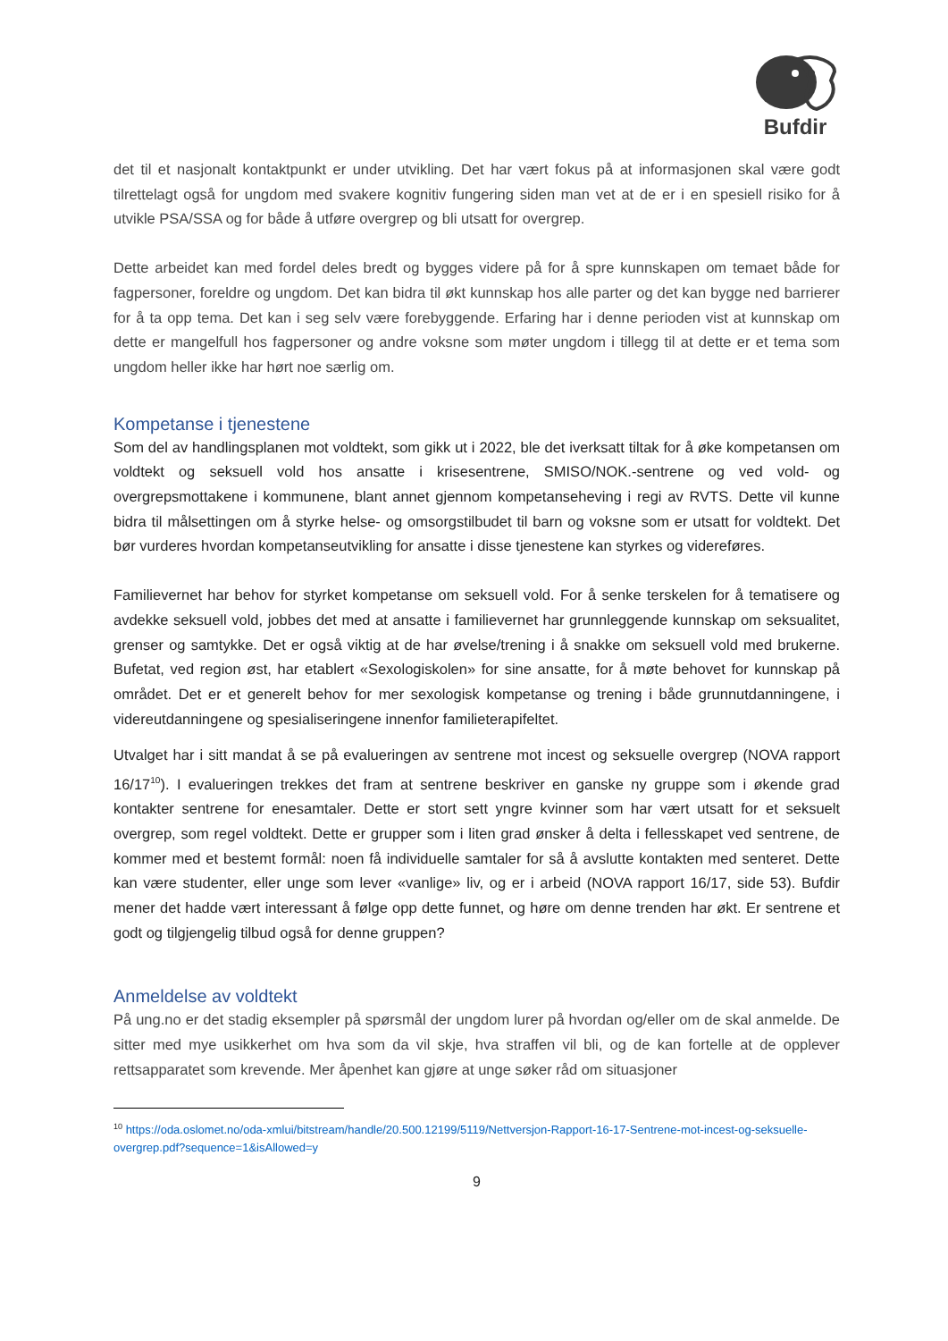Bufdir
det til et nasjonalt kontaktpunkt er under utvikling. Det har vært fokus på at informasjonen skal være godt tilrettelagt også for ungdom med svakere kognitiv fungering siden man vet at de er i en spesiell risiko for å utvikle PSA/SSA og for både å utføre overgrep og bli utsatt for overgrep.
Dette arbeidet kan med fordel deles bredt og bygges videre på for å spre kunnskapen om temaet både for fagpersoner, foreldre og ungdom. Det kan bidra til økt kunnskap hos alle parter og det kan bygge ned barrierer for å ta opp tema. Det kan i seg selv være forebyggende. Erfaring har i denne perioden vist at kunnskap om dette er mangelfull hos fagpersoner og andre voksne som møter ungdom i tillegg til at dette er et tema som ungdom heller ikke har hørt noe særlig om.
Kompetanse i tjenestene
Som del av handlingsplanen mot voldtekt, som gikk ut i 2022, ble det iverksatt tiltak for å øke kompetansen om voldtekt og seksuell vold hos ansatte i krisesentrene, SMISO/NOK.-sentrene og ved vold- og overgrepsmottakene i kommunene, blant annet gjennom kompetanseheving i regi av RVTS. Dette vil kunne bidra til målsettingen om å styrke helse- og omsorgstilbudet til barn og voksne som er utsatt for voldtekt. Det bør vurderes hvordan kompetanseutvikling for ansatte i disse tjenestene kan styrkes og videreføres.
Familievernet har behov for styrket kompetanse om seksuell vold. For å senke terskelen for å tematisere og avdekke seksuell vold, jobbes det med at ansatte i familievernet har grunnleggende kunnskap om seksualitet, grenser og samtykke. Det er også viktig at de har øvelse/trening i å snakke om seksuell vold med brukerne. Bufetat, ved region øst, har etablert «Sexologiskolen» for sine ansatte, for å møte behovet for kunnskap på området. Det er et generelt behov for mer sexologisk kompetanse og trening i både grunnutdanningene, i videreutdanningene og spesialiseringene innenfor familieterapifeltet.
Utvalget har i sitt mandat å se på evalueringen av sentrene mot incest og seksuelle overgrep (NOVA rapport 16/17<sup>10</sup>). I evalueringen trekkes det fram at sentrene beskriver en ganske ny gruppe som i økende grad kontakter sentrene for enesamtaler. Dette er stort sett yngre kvinner som har vært utsatt for et seksuelt overgrep, som regel voldtekt. Dette er grupper som i liten grad ønsker å delta i fellesskapet ved sentrene, de kommer med et bestemt formål: noen få individuelle samtaler for så å avslutte kontakten med senteret. Dette kan være studenter, eller unge som lever «vanlige» liv, og er i arbeid (NOVA rapport 16/17, side 53). Bufdir mener det hadde vært interessant å følge opp dette funnet, og høre om denne trenden har økt. Er sentrene et godt og tilgjengelig tilbud også for denne gruppen?
Anmeldelse av voldtekt
På ung.no er det stadig eksempler på spørsmål der ungdom lurer på hvordan og/eller om de skal anmelde. De sitter med mye usikkerhet om hva som da vil skje, hva straffen vil bli, og de kan fortelle at de opplever rettsapparatet som krevende. Mer åpenhet kan gjøre at unge søker råd om situasjoner
<sup>10</sup> https://oda.oslomet.no/oda-xmlui/bitstream/handle/20.500.12199/5119/Nettversjon-Rapport-16-17-Sentrene-mot-incest-og-seksuelle-overgrep.pdf?sequence=1&isAllowed=y
9